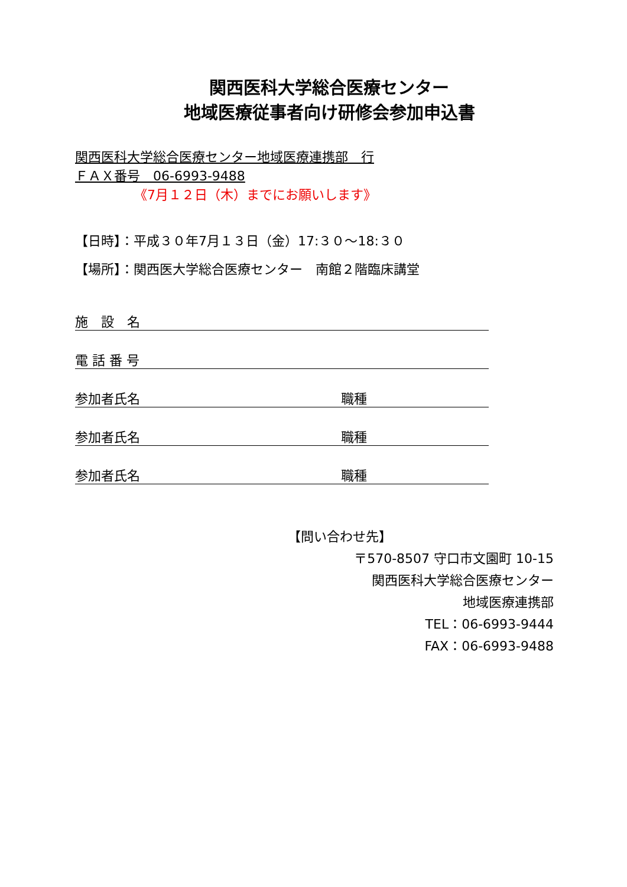関西医科大学総合医療センター
地域医療従事者向け研修会参加申込書
関西医科大学総合医療センター地域医療連携部　行
ＦＡＸ番号　06-6993-9488
《7月１２日（木）までにお願いします》
【日時】：平成３０年7月１３日（金）17:３０～18:３０
【場所】：関西医大学総合医療センター　南館２階臨床講堂
施　設　名
電 話 番 号
参加者氏名 職種
参加者氏名 職種
参加者氏名 職種
【問い合わせ先】
〒570-8507 守口市文園町 10-15
関西医科大学総合医療センター
地域医療連携部
TEL：06-6993-9444
FAX：06-6993-9488